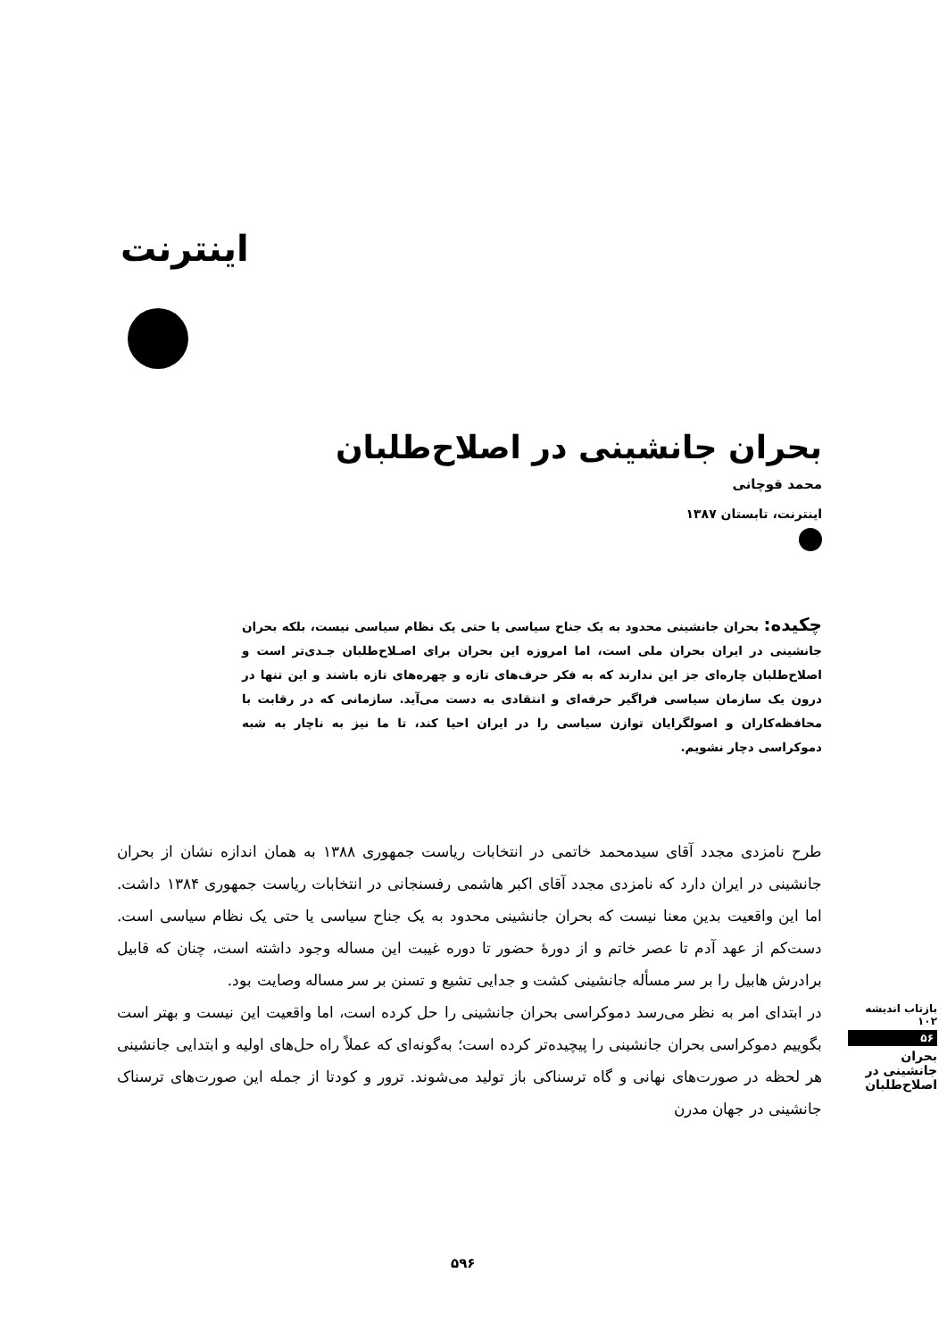اینترنت
بحران جانشینی در اصلاح‌طلبان
محمد قوچانی
اینترنت، تابستان ۱۳۸۷
چکیده: بحران جانشینی محدود به یک جناح سیاسی یا حتی یک نظام سیاسی نیست، بلکه بحران جانشینی در ایران بحران ملی است، اما امروزه این بحران برای اصـلاح‌طلبان جـدی‌تر است و اصلاح‌طلبان چاره‌ای جز این ندارند که به فکر حرف‌های تازه و چهره‌های تازه باشند و این تنها در درون یک سازمان سیاسی فراگیر حرفه‌ای و انتقادی به دست می‌آید. سازمانی که در رقابت با محافظه‌کاران و اصولگرایان توازن سیاسی را در ایران احیا کند، تا ما نیز به ناچار به شبه دموکراسی دچار نشویم.
طرح نامزدی مجدد آقای سیدمحمد خاتمی در انتخابات ریاست جمهوری ۱۳۸۸ به همان اندازه نشان از بحران جانشینی در ایران دارد که نامزدی مجدد آقای اکبر هاشمی رفسنجانی در انتخابات ریاست جمهوری ۱۳۸۴ داشت. اما این واقعیت بدین معنا نیست که بحران جانشینی محدود به یک جناح سیاسی یا حتی یک نظام سیاسی است. دست‌کم از عهد آدم تا عصر خاتم و از دورهٔ حضور تا دوره غیبت این مساله وجود داشته است، چنان که قابیل برادرش هابیل را بر سر مسأله جانشینی کشت و جدایی تشیع و تسنن بر سر مساله وصایت بود.
در ابتدای امر به نظر می‌رسد دموکراسی بحران جانشینی را حل کرده است، اما واقعیت این نیست و بهتر است بگوییم دموکراسی بحران جانشینی را پیچیده‌تر کرده است؛ به‌گونه‌ای که عملاً راه حل‌های اولیه و ابتدایی جانشینی هر لحظه در صورت‌های نهانی و گاه ترسناکی باز تولید می‌شوند. ترور و کودتا از جمله این صورت‌های ترسناک جانشینی در جهان مدرن
بازتاب اندیشه ۱۰۲
۵۶
بحران جانشینی در اصلاح‌طلبان
۵۹۶